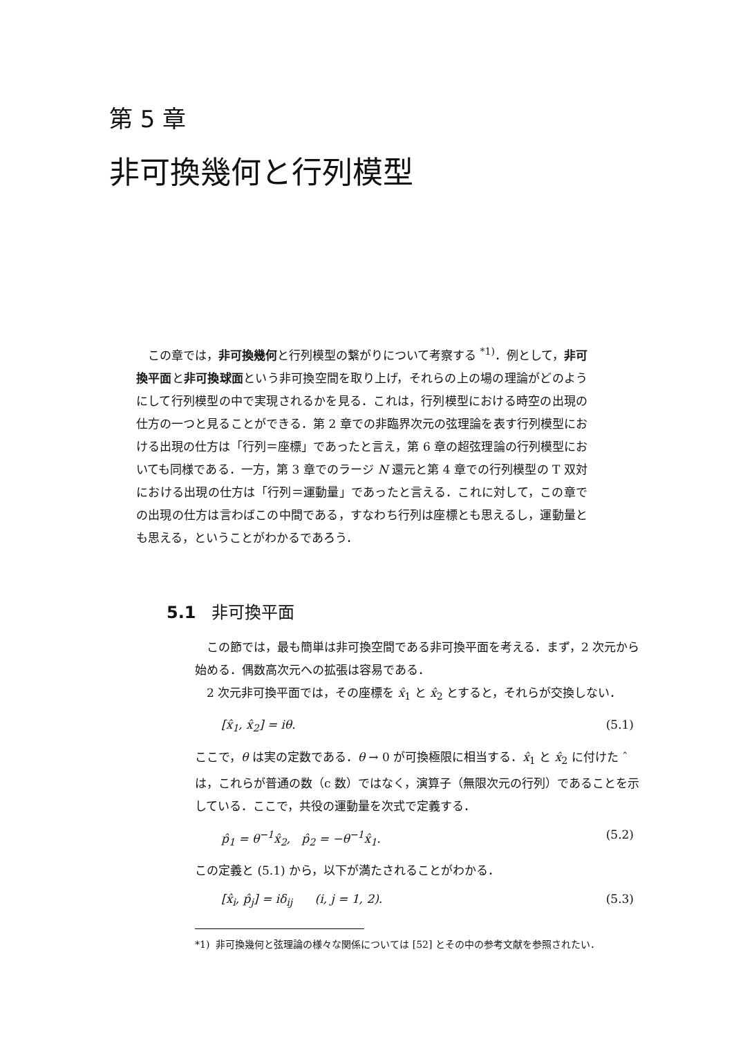第 5 章
非可換幾何と行列模型
この章では，非可換幾何と行列模型の繋がりについて考察する <sup>*1)</sup>．例として，非可換平面と非可換球面という非可換空間を取り上げ，それらの上の場の理論がどのようにして行列模型の中で実現されるかを見る．これは，行列模型における時空の出現の仕方の一つと見ることができる．第 2 章での非臨界次元の弦理論を表す行列模型における出現の仕方は「行列＝座標」であったと言え，第 6 章の超弦理論の行列模型においても同様である．一方，第 3 章でのラージ N 還元と第 4 章での行列模型の T 双対における出現の仕方は「行列＝運動量」であったと言える．これに対して，この章での出現の仕方は言わばこの中間である，すなわち行列は座標とも思えるし，運動量とも思える，ということがわかるであろう．
5.1 非可換平面
この節では，最も簡単は非可換空間である非可換平面を考える．まず，2 次元から始める．偶数高次元への拡張は容易である．
2 次元非可換平面では，その座標を x̂<sub>1</sub> と x̂<sub>2</sub> とすると，それらが交換しない．
[x̂<sub>1</sub>, x̂<sub>2</sub>] = iθ. (5.1)
ここで，θ は実の定数である．θ → 0 が可換極限に相当する．x̂<sub>1</sub> と x̂<sub>2</sub> に付けた ˆ は，これらが普通の数（c 数）ではなく，演算子（無限次元の行列）であることを示している．ここで，共役の運動量を次式で定義する．
p̂<sub>1</sub> = θ<sup>−1</sup>x̂<sub>2</sub>, p̂<sub>2</sub> = −θ<sup>−1</sup>x̂<sub>1</sub>. (5.2)
この定義と (5.1) から，以下が満たされることがわかる．
[x̂<sub>i</sub>, p̂<sub>j</sub>] = iδ<sub>ij</sub> (i, j = 1, 2). (5.3)
*1) 非可換幾何と弦理論の様々な関係については [52] とその中の参考文献を参照されたい．